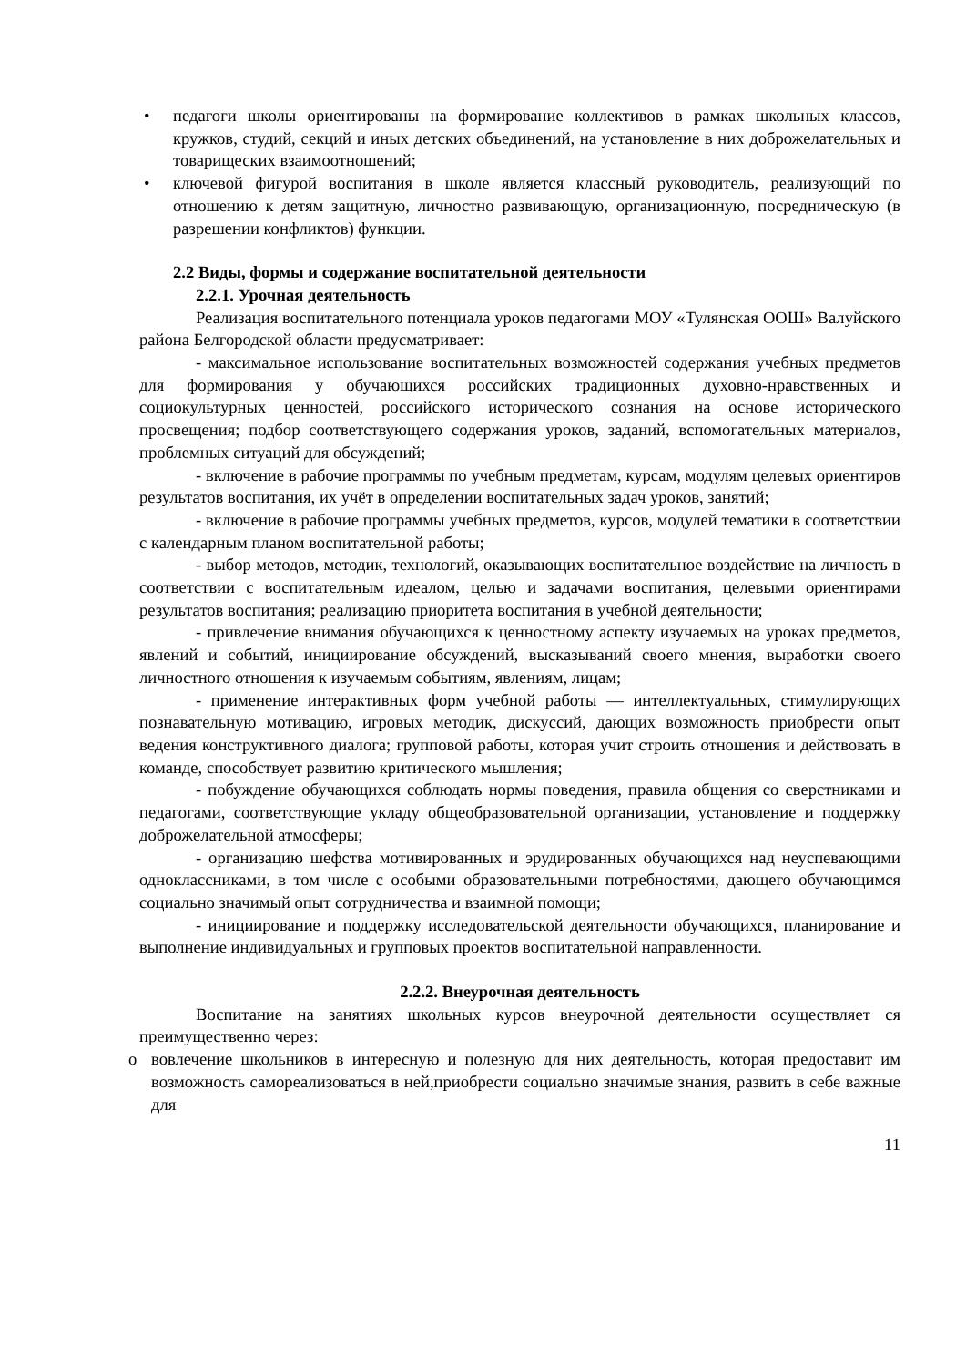• педагоги школы ориентированы на формирование коллективов в рамках школьных классов, кружков, студий, секций и иных детских объединений, на установление в них доброжелательных и товарищеских взаимоотношений;
• ключевой фигурой воспитания в школе является классный руководитель, реализующий по отношению к детям защитную, личностно развивающую, организационную, посредническую (в разрешении конфликтов) функции.
2.2 Виды, формы и содержание воспитательной деятельности
2.2.1. Урочная деятельность
Реализация воспитательного потенциала уроков педагогами МОУ «Тулянская ООШ» Валуйского района Белгородской области предусматривает:
- максимальное использование воспитательных возможностей содержания учебных предметов для формирования у обучающихся российских традиционных духовно-нравственных и социокультурных ценностей, российского исторического сознания на основе исторического просвещения; подбор соответствующего содержания уроков, заданий, вспомогательных материалов, проблемных ситуаций для обсуждений;
- включение в рабочие программы по учебным предметам, курсам, модулям целевых ориентиров результатов воспитания, их учёт в определении воспитательных задач уроков, занятий;
- включение в рабочие программы учебных предметов, курсов, модулей тематики в соответствии с календарным планом воспитательной работы;
- выбор методов, методик, технологий, оказывающих воспитательное воздействие на личность в соответствии с воспитательным идеалом, целью и задачами воспитания, целевыми ориентирами результатов воспитания; реализацию приоритета воспитания в учебной деятельности;
- привлечение внимания обучающихся к ценностному аспекту изучаемых на уроках предметов, явлений и событий, инициирование обсуждений, высказываний своего мнения, выработки своего личностного отношения к изучаемым событиям, явлениям, лицам;
- применение интерактивных форм учебной работы — интеллектуальных, стимулирующих познавательную мотивацию, игровых методик, дискуссий, дающих возможность приобрести опыт ведения конструктивного диалога; групповой работы, которая учит строить отношения и действовать в команде, способствует развитию критического мышления;
- побуждение обучающихся соблюдать нормы поведения, правила общения со сверстниками и педагогами, соответствующие укладу общеобразовательной организации, установление и поддержку доброжелательной атмосферы;
- организацию шефства мотивированных и эрудированных обучающихся над неуспевающими одноклассниками, в том числе с особыми образовательными потребностями, дающего обучающимся социально значимый опыт сотрудничества и взаимной помощи;
- инициирование и поддержку исследовательской деятельности обучающихся, планирование и выполнение индивидуальных и групповых проектов воспитательной направленности.
2.2.2. Внеурочная деятельность
Воспитание на занятиях школьных курсов внеурочной деятельности осуществляет ся преимущественно через:
o вовлечение школьников в интересную и полезную для них деятельность, которая предоставит им возможность самореализоваться в ней,приобрести социально значимые знания, развить в себе важные для
11